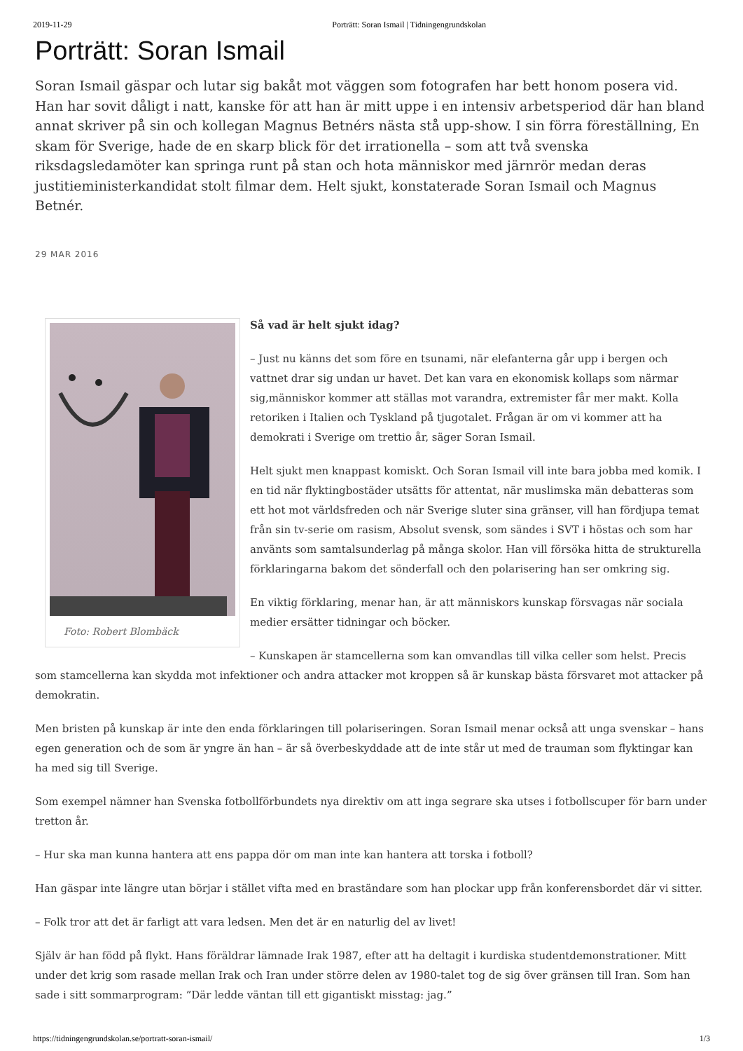2019-11-29 Porträtt: Soran Ismail | Tidningengrundskolan
Porträtt: Soran Ismail
Soran Ismail gäspar och lutar sig bakåt mot väggen som fotografen har bett honom posera vid. Han har sovit dåligt i natt, kanske för att han är mitt uppe i en intensiv arbetsperiod där han bland annat skriver på sin och kollegan Magnus Betnérs nästa stå upp-show. I sin förra föreställning, En skam för Sverige, hade de en skarp blick för det irrationella – som att två svenska riksdagsledamöter kan springa runt på stan och hota människor med järnrör medan deras justitieministerkandidat stolt filmar dem. Helt sjukt, konstaterade Soran Ismail och Magnus Betnér.
29 MAR 2016
Foto: Robert Blombäck
Så vad är helt sjukt idag?
– Just nu känns det som före en tsunami, när elefanterna går upp i bergen och vattnet drar sig undan ur havet. Det kan vara en ekonomisk kollaps som närmar sig,människor kommer att ställas mot varandra, extremister får mer makt. Kolla retoriken i Italien och Tyskland på tjugotalet. Frågan är om vi kommer att ha demokrati i Sverige om trettio år, säger Soran Ismail.
Helt sjukt men knappast komiskt. Och Soran Ismail vill inte bara jobba med komik. I en tid när flyktingbostäder utsätts för attentat, när muslimska män debatteras som ett hot mot världsfreden och när Sverige sluter sina gränser, vill han fördjupa temat från sin tv-serie om rasism, Absolut svensk, som sändes i SVT i höstas och som har använts som samtalsunderlag på många skolor. Han vill försöka hitta de strukturella förklaringarna bakom det sönderfall och den polarisering han ser omkring sig.
En viktig förklaring, menar han, är att människors kunskap försvagas när sociala medier ersätter tidningar och böcker.
– Kunskapen är stamcellerna som kan omvandlas till vilka celler som helst. Precis som stamcellerna kan skydda mot infektioner och andra attacker mot kroppen så är kunskap bästa försvaret mot attacker på demokratin.
Men bristen på kunskap är inte den enda förklaringen till polariseringen. Soran Ismail menar också att unga svenskar – hans egen generation och de som är yngre än han – är så överbeskyddade att de inte står ut med de trauman som flyktingar kan ha med sig till Sverige.
Som exempel nämner han Svenska fotbollförbundets nya direktiv om att inga segrare ska utses i fotbollscuper för barn under tretton år.
– Hur ska man kunna hantera att ens pappa dör om man inte kan hantera att torska i fotboll?
Han gäspar inte längre utan börjar i stället vifta med en braständare som han plockar upp från konferensbordet där vi sitter.
– Folk tror att det är farligt att vara ledsen. Men det är en naturlig del av livet!
Själv är han född på flykt. Hans föräldrar lämnade Irak 1987, efter att ha deltagit i kurdiska studentdemonstrationer. Mitt under det krig som rasade mellan Irak och Iran under större delen av 1980-talet tog de sig över gränsen till Iran. Som han sade i sitt sommarprogram: ”Där ledde väntan till ett gigantiskt misstag: jag.”
https://tidningengrundskolan.se/portratt-soran-ismail/ 1/3